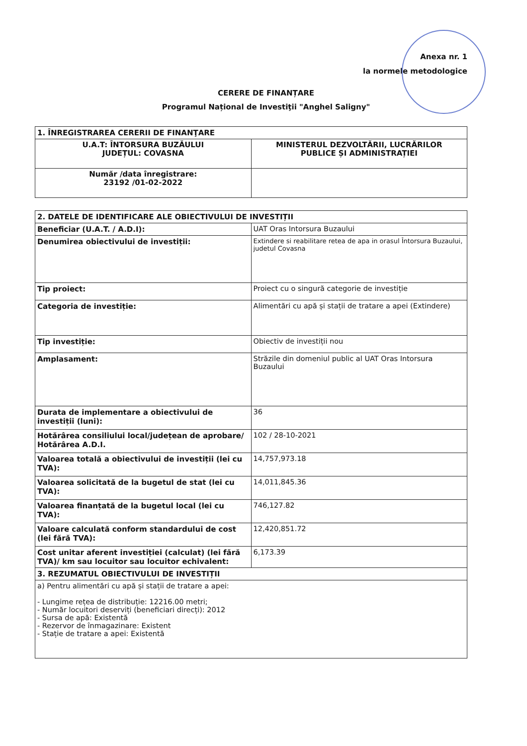Anexa nr. 1
la normele metodologice
CERERE DE FINANȚARE
Programul Național de Investiţii "Anghel Saligny"
| 1. ÎNREGISTRAREA CERERII DE FINANŢARE | |
| --- | --- |
| U.A.T: ÎNTORSURA BUZĂULUI JUDEȚUL: COVASNA | MINISTERUL DEZVOLTĂRII, LUCRĂRILOR PUBLICE ȘI ADMINISTRAȚIEI |
| Număr /data înregistrare: 23192 /01-02-2022 | |
| 2. DATELE DE IDENTIFICARE ALE OBIECTIVULUI DE INVESTIȚII | |
| --- | --- |
| Beneficiar (U.A.T. / A.D.I): | UAT Oras Intorsura Buzaului |
| Denumirea obiectivului de investiții: | Extindere si reabilitare retea de apa in orasul Întorsura Buzaului, judetul Covasna |
| Tip proiect: | Proiect cu o singură categorie de investiție |
| Categoria de investiție: | Alimentări cu apă și stații de tratare a apei (Extindere) |
| Tip investiție: | Obiectiv de investiții nou |
| Amplasament: | Străzile din domeniul public al UAT Oras Intorsura Buzaului |
| Durata de implementare a obiectivului de investiții (luni): | 36 |
| Hotărârea consiliului local/județean de aprobare/ Hotărârea A.D.I. | 102 / 28-10-2021 |
| Valoarea totală a obiectivului de investiții (lei cu TVA): | 14,757,973.18 |
| Valoarea solicitată de la bugetul de stat (lei cu TVA): | 14,011,845.36 |
| Valoarea finanțată de la bugetul local (lei cu TVA): | 746,127.82 |
| Valoare calculată conform standardului de cost (lei fără TVA): | 12,420,851.72 |
| Cost unitar aferent investiției (calculat) (lei fără TVA)/ km sau locuitor sau locuitor echivalent: | 6,173.39 |
| 3. REZUMATUL OBIECTIVULUI DE INVESTIȚII | |
| a) Pentru alimentări cu apă și stații de tratare a apei: - Lungime rețea de distribuție: 12216.00 metri; - Număr locuitori deserviți (beneficiari direcți): 2012 - Sursa de apă: Existentă - Rezervor de înmagazinare: Existent - Stație de tratare a apei: Existentă | |